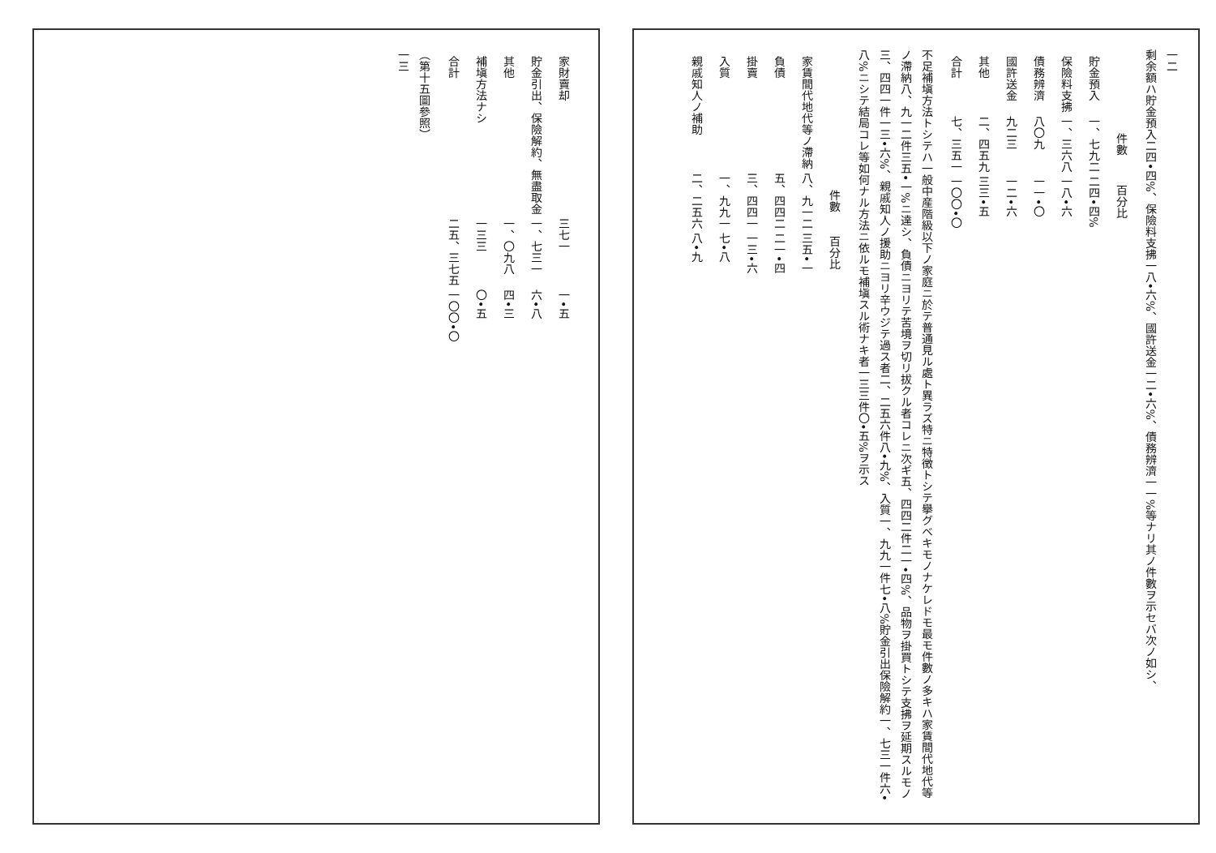一二
剩余額ハ貯金預入二四•四%、保險料支拂一八•六%、國許送金一二•六%、債務辨濟一一%等ナリ其ノ件數ヲ示セバ次ノ如シ、
| | 件數 | 百分比 |
| --- | --- | --- |
| 貯金預入 | 一、七九二 | 二四•四% |
| 保險料支拂 | 一、三六八 | 一八•六 |
| 債務辨濟 | 八〇九 | 一一•〇 |
| 國許送金 | 九二三 | 一二•六 |
| 其他 | 二、四五九 | 三三•五 |
| 合計 | 七、三五一 | 一〇〇•〇 |
不足補塡方法トシテハ一般中産階級以下ノ家庭ニ於テ普通見ル處ト異ラズ特ニ特徴トシテ擧グベキモノナケレドモ最モ件數ノ多キハ家賃間代地代等ノ滯納八、九一二件三五•一%ニ達シ、負債ニヨリテ苦境ヲ切リ拔クル者コレニ次ギ五、四四二件二一•四%、品物ヲ掛買トシテ支拂ヲ延期スルモノ三、四四一件一三•六%、親戚知人ノ援助ニヨリ辛ウジテ過ス者二、二五六件八•九%、入質一、九九一件七•八%貯金引出保險解約一、七三一件六•八%ニシテ結局コレ等如何ナル方法ニ依ルモ補塡スル術ナキ者一三三件〇•五%ヲ示ス
| | 件數 | 百分比 |
| --- | --- | --- |
| 家賃間代地代等ノ滯納 | 八、九一二 | 三五•一 |
| 負債 | 五、四四二 | 二一•四 |
| 掛賣 | 三、四四一 | 一三•六 |
| 入質 | 一、九九一 | 七•八 |
| 親戚知人ノ補助 | 二、二五六 | 八•九 |
| 家財賣却 | 三七一 | 一•五 |
| 貯金引出、保險解約、無盡取金 | 一、七三一 | 六•八 |
| 其他 | 一、〇九八 | 四•三 |
| 補塡方法ナシ | 一三三 | 〇•五 |
| 合計 | 二五、三七五 | 一〇〇•〇 |
（第十五圖參照）
一三